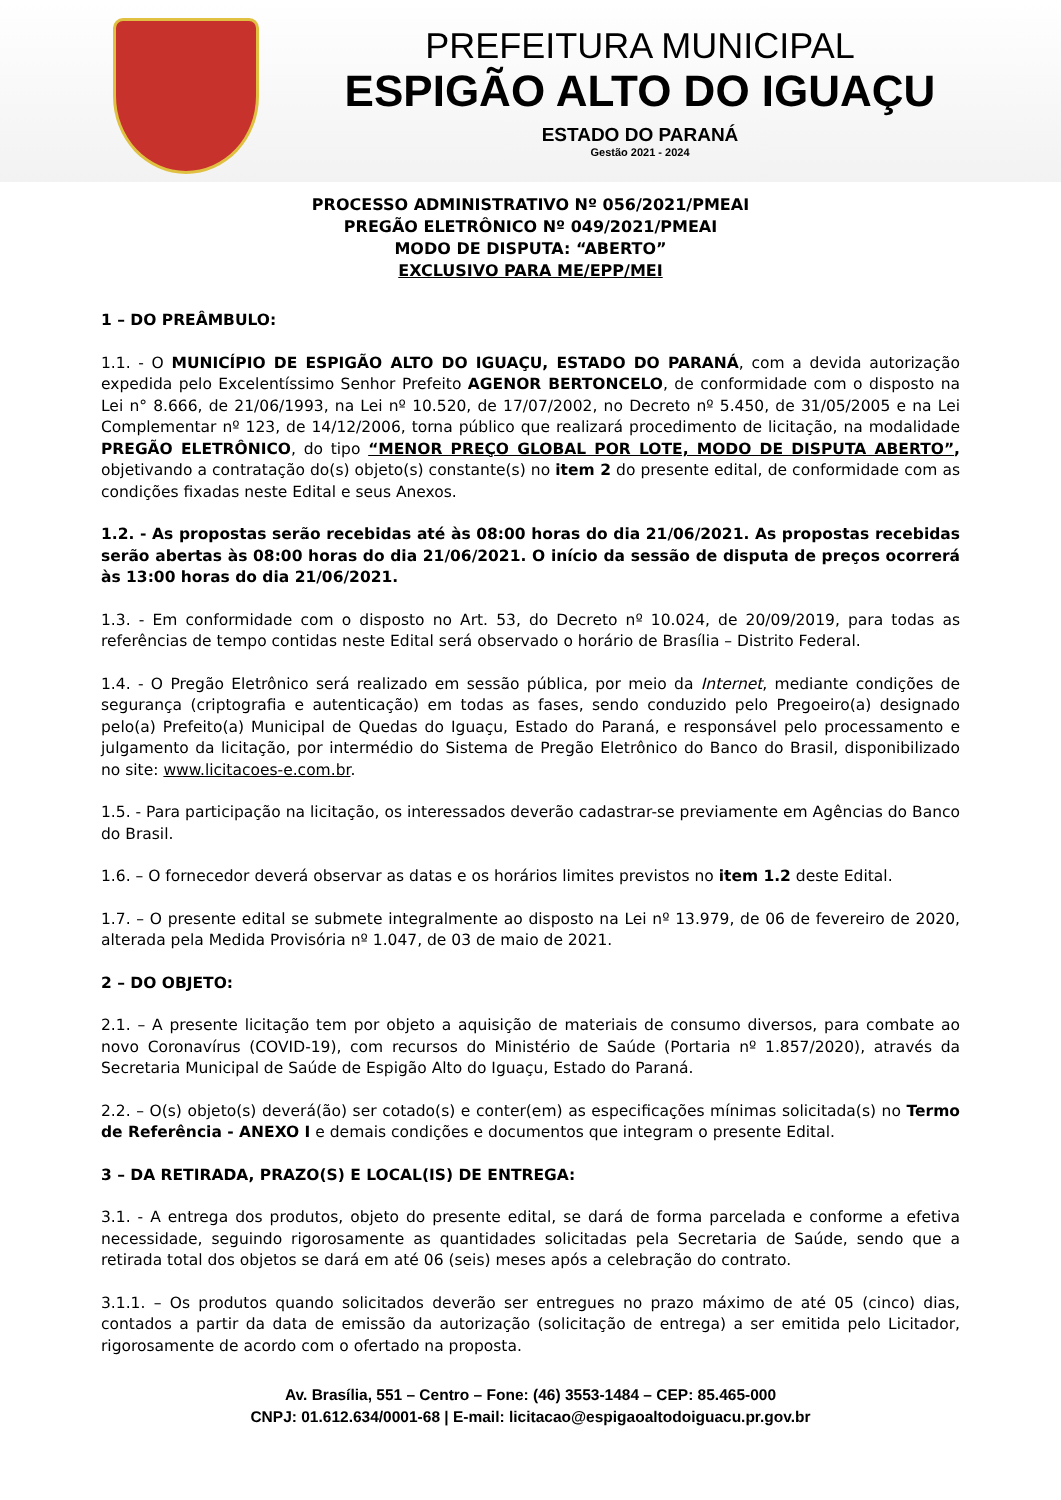PREFEITURA MUNICIPAL
ESPIGÃO ALTO DO IGUAÇU
ESTADO DO PARANÁ
Gestão 2021 - 2024
PROCESSO ADMINISTRATIVO Nº 056/2021/PMEAI
PREGÃO ELETRÔNICO Nº 049/2021/PMEAI
MODO DE DISPUTA: “ABERTO”
EXCLUSIVO PARA ME/EPP/MEI
1 – DO PREÂMBULO:
1.1. - O MUNICÍPIO DE ESPIGÃO ALTO DO IGUAÇU, ESTADO DO PARANÁ, com a devida autorização expedida pelo Excelentíssimo Senhor Prefeito AGENOR BERTONCELO, de conformidade com o disposto na Lei n° 8.666, de 21/06/1993, na Lei nº 10.520, de 17/07/2002, no Decreto nº 5.450, de 31/05/2005 e na Lei Complementar nº 123, de 14/12/2006, torna público que realizará procedimento de licitação, na modalidade PREGÃO ELETRÔNICO, do tipo “MENOR PREÇO GLOBAL POR LOTE, MODO DE DISPUTA ABERTO”, objetivando a contratação do(s) objeto(s) constante(s) no item 2 do presente edital, de conformidade com as condições fixadas neste Edital e seus Anexos.
1.2. - As propostas serão recebidas até às 08:00 horas do dia 21/06/2021. As propostas recebidas serão abertas às 08:00 horas do dia 21/06/2021. O início da sessão de disputa de preços ocorrerá às 13:00 horas do dia 21/06/2021.
1.3. - Em conformidade com o disposto no Art. 53, do Decreto nº 10.024, de 20/09/2019, para todas as referências de tempo contidas neste Edital será observado o horário de Brasília – Distrito Federal.
1.4. - O Pregão Eletrônico será realizado em sessão pública, por meio da Internet, mediante condições de segurança (criptografia e autenticação) em todas as fases, sendo conduzido pelo Pregoeiro(a) designado pelo(a) Prefeito(a) Municipal de Quedas do Iguaçu, Estado do Paraná, e responsável pelo processamento e julgamento da licitação, por intermédio do Sistema de Pregão Eletrônico do Banco do Brasil, disponibilizado no site: www.licitacoes-e.com.br.
1.5. - Para participação na licitação, os interessados deverão cadastrar-se previamente em Agências do Banco do Brasil.
1.6. – O fornecedor deverá observar as datas e os horários limites previstos no item 1.2 deste Edital.
1.7. – O presente edital se submete integralmente ao disposto na Lei nº 13.979, de 06 de fevereiro de 2020, alterada pela Medida Provisória nº 1.047, de 03 de maio de 2021.
2 – DO OBJETO:
2.1. – A presente licitação tem por objeto a aquisição de materiais de consumo diversos, para combate ao novo Coronavírus (COVID-19), com recursos do Ministério de Saúde (Portaria nº 1.857/2020), através da Secretaria Municipal de Saúde de Espigão Alto do Iguaçu, Estado do Paraná.
2.2. – O(s) objeto(s) deverá(ão) ser cotado(s) e conter(em) as especificações mínimas solicitada(s) no Termo de Referência - ANEXO I e demais condições e documentos que integram o presente Edital.
3 – DA RETIRADA, PRAZO(S) E LOCAL(IS) DE ENTREGA:
3.1. - A entrega dos produtos, objeto do presente edital, se dará de forma parcelada e conforme a efetiva necessidade, seguindo rigorosamente as quantidades solicitadas pela Secretaria de Saúde, sendo que a retirada total dos objetos se dará em até 06 (seis) meses após a celebração do contrato.
3.1.1. – Os produtos quando solicitados deverão ser entregues no prazo máximo de até 05 (cinco) dias, contados a partir da data de emissão da autorização (solicitação de entrega) a ser emitida pelo Licitador, rigorosamente de acordo com o ofertado na proposta.
Av. Brasília, 551 – Centro – Fone: (46) 3553-1484 – CEP: 85.465-000
CNPJ: 01.612.634/0001-68 | E-mail: licitacao@espigaoaltodoiguacu.pr.gov.br